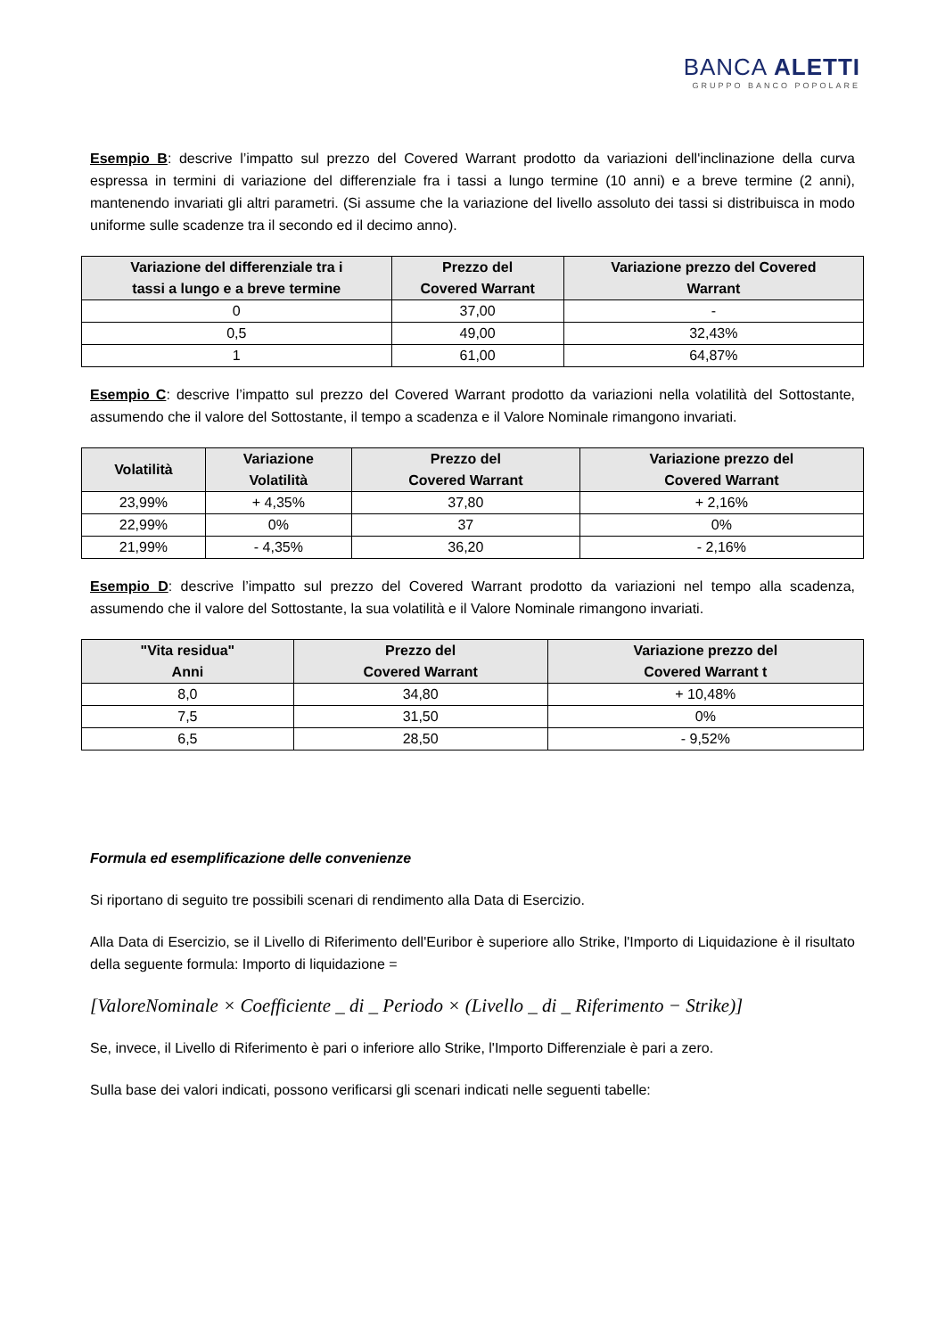BANCA ALETTI
GRUPPO BANCO POPOLARE
Esempio B: descrive l’impatto sul prezzo del Covered Warrant prodotto da variazioni dell'inclinazione della curva espressa in termini di variazione del differenziale fra i tassi a lungo termine (10 anni) e a breve termine (2 anni), mantenendo invariati gli altri parametri. (Si assume che la variazione del livello assoluto dei tassi si distribuisca in modo uniforme sulle scadenze tra il secondo ed il decimo anno).
| Variazione del differenziale tra i tassi a lungo e a breve termine | Prezzo del Covered Warrant | Variazione prezzo del Covered Warrant |
| --- | --- | --- |
| 0 | 37,00 | - |
| 0,5 | 49,00 | 32,43% |
| 1 | 61,00 | 64,87% |
Esempio C: descrive l’impatto sul prezzo del Covered Warrant prodotto da variazioni nella volatilità del Sottostante, assumendo che il valore del Sottostante, il tempo a scadenza e il Valore Nominale rimangono invariati.
| Volatilità | Variazione Volatilità | Prezzo del Covered Warrant | Variazione prezzo del Covered Warrant |
| --- | --- | --- | --- |
| 23,99% | + 4,35% | 37,80 | + 2,16% |
| 22,99% | 0% | 37 | 0% |
| 21,99% | - 4,35% | 36,20 | - 2,16% |
Esempio D: descrive l’impatto sul prezzo del Covered Warrant prodotto da variazioni nel tempo alla scadenza, assumendo che il valore del Sottostante, la sua volatilità e il Valore Nominale rimangono invariati.
| "Vita residua" Anni | Prezzo del Covered Warrant | Variazione prezzo del Covered Warrant t |
| --- | --- | --- |
| 8,0 | 34,80 | + 10,48% |
| 7,5 | 31,50 | 0% |
| 6,5 | 28,50 | - 9,52% |
Formula ed esemplificazione delle convenienze
Si riportano di seguito tre possibili scenari di rendimento alla Data di Esercizio.
Alla Data di Esercizio, se il Livello di Riferimento dell'Euribor è superiore allo Strike, l'Importo di Liquidazione è il risultato della seguente formula: Importo di liquidazione =
[ValoreNominale × Coefficiente _ di _ Periodo × (Livello _ di _ Riferimento − Strike)]
Se, invece, il Livello di Riferimento è pari o inferiore allo Strike, l'Importo Differenziale è pari a zero.
Sulla base dei valori indicati, possono verificarsi gli scenari indicati nelle seguenti tabelle: